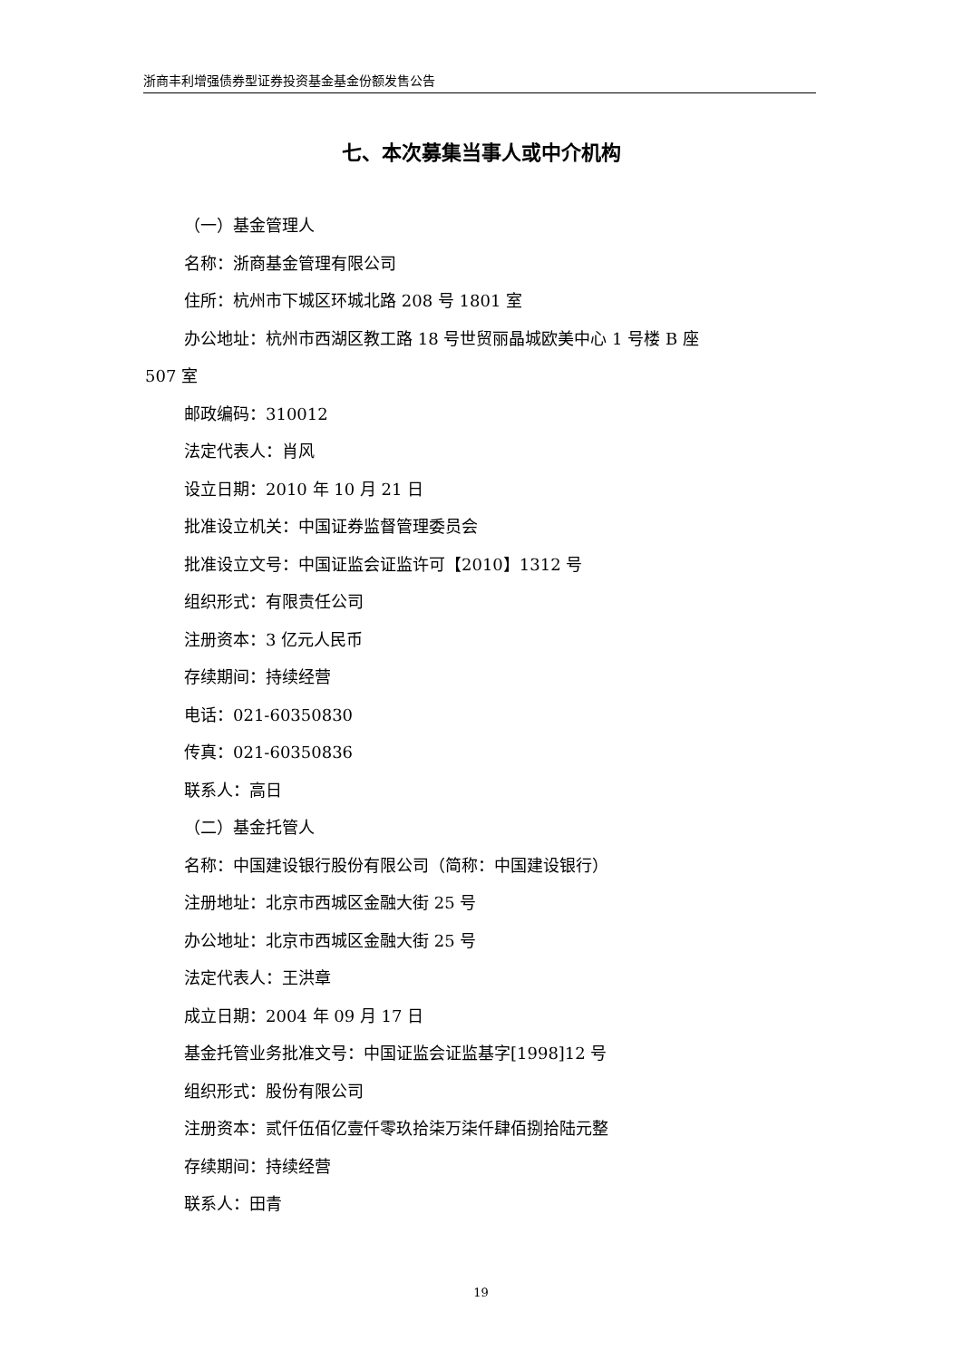浙商丰利增强债券型证券投资基金基金份额发售公告
七、本次募集当事人或中介机构
（一）基金管理人
名称：浙商基金管理有限公司
住所：杭州市下城区环城北路 208 号 1801 室
办公地址：杭州市西湖区教工路 18 号世贸丽晶城欧美中心 1 号楼 B 座
507 室
邮政编码：310012
法定代表人：肖风
设立日期：2010 年 10 月 21 日
批准设立机关：中国证券监督管理委员会
批准设立文号：中国证监会证监许可【2010】1312 号
组织形式：有限责任公司
注册资本：3 亿元人民币
存续期间：持续经营
电话：021-60350830
传真：021-60350836
联系人：高日
（二）基金托管人
名称：中国建设银行股份有限公司（简称：中国建设银行）
注册地址：北京市西城区金融大街 25 号
办公地址：北京市西城区金融大街 25 号
法定代表人：王洪章
成立日期：2004 年 09 月 17 日
基金托管业务批准文号：中国证监会证监基字[1998]12 号
组织形式：股份有限公司
注册资本：贰仟伍佰亿壹仟零玖拾柒万柒仟肆佰捌拾陆元整
存续期间：持续经营
联系人：田青
19